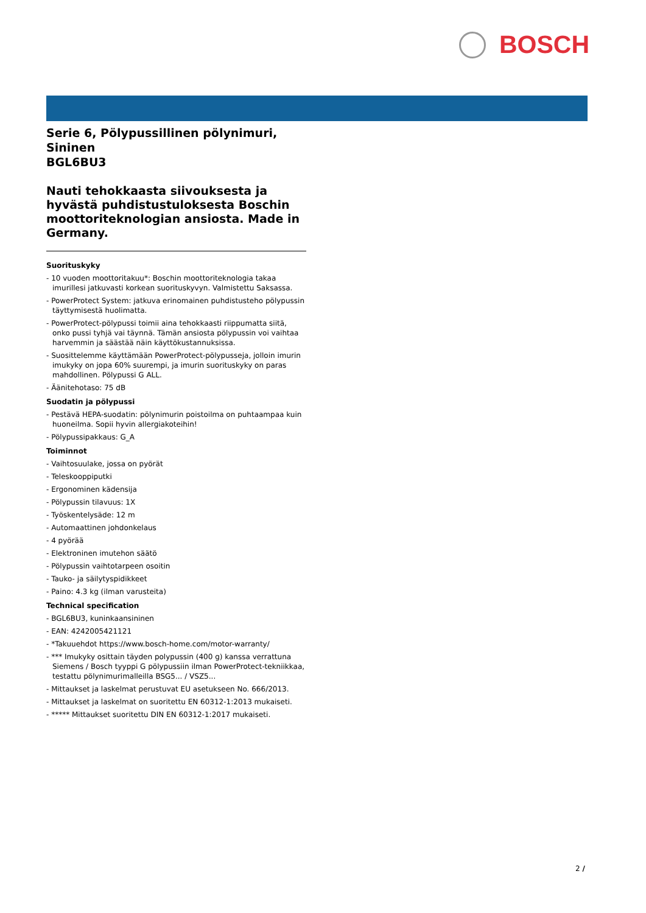BOSCH
Serie 6, Pölypussillinen pölynimuri, Sininen
BGL6BU3
Nauti tehokkaasta siivouksesta ja hyvästä puhdistustuloksesta Boschin moottoriteknologian ansiosta. Made in Germany.
Suorituskyky
- 10 vuoden moottoritakuu*: Boschin moottoriteknologia takaa imurillesi jatkuvasti korkean suorituskyvyn. Valmistettu Saksassa.
- PowerProtect System: jatkuva erinomainen puhdistusteho pölypussin täyttymisestä huolimatta.
- PowerProtect-pölypussi toimii aina tehokkaasti riippumatta siitä, onko pussi tyhjä vai täynnä. Tämän ansiosta pölypussin voi vaihtaa harvemmin ja säästää näin käyttökustannuksissa.
- Suosittelemme käyttämään PowerProtect-pölypusseja, jolloin imurin imukyky on jopa 60% suurempi, ja imurin suorituskyky on paras mahdollinen. Pölypussi G ALL.
- Äänitehotaso: 75 dB
Suodatin ja pölypussi
- Pestävä HEPA-suodatin: pölynimurin poistoilma on puhtaampaa kuin huoneilma. Sopii hyvin allergiakoteihin!
- Pölypussipakkaus: G_A
Toiminnot
- Vaihtosuulake, jossa on pyörät
- Teleskooppiputki
- Ergonominen kädensija
- Pölypussin tilavuus: 1X
- Työskentelysäde: 12 m
- Automaattinen johdonkelaus
- 4 pyörää
- Elektroninen imutehon säätö
- Pölypussin vaihtotarpeen osoitin
- Tauko- ja säilytyspidikkeet
- Paino: 4.3 kg (ilman varusteita)
Technical specification
- BGL6BU3, kuninkaansininen
- EAN: 4242005421121
- *Takuuehdot https://www.bosch-home.com/motor-warranty/
- *** Imukyky osittain täyden polypussin (400 g) kanssa verrattuna Siemens / Bosch tyyppi G pölypussiin ilman PowerProtect-tekniikkaa, testattu pölynimurimalleilla BSG5... / VSZ5...
- Mittaukset ja laskelmat perustuvat EU asetukseen No. 666/2013.
- Mittaukset ja laskelmat on suoritettu EN 60312-1:2013 mukaiseti.
- ***** Mittaukset suoritettu DIN EN 60312-1:2017 mukaiseti.
2 /